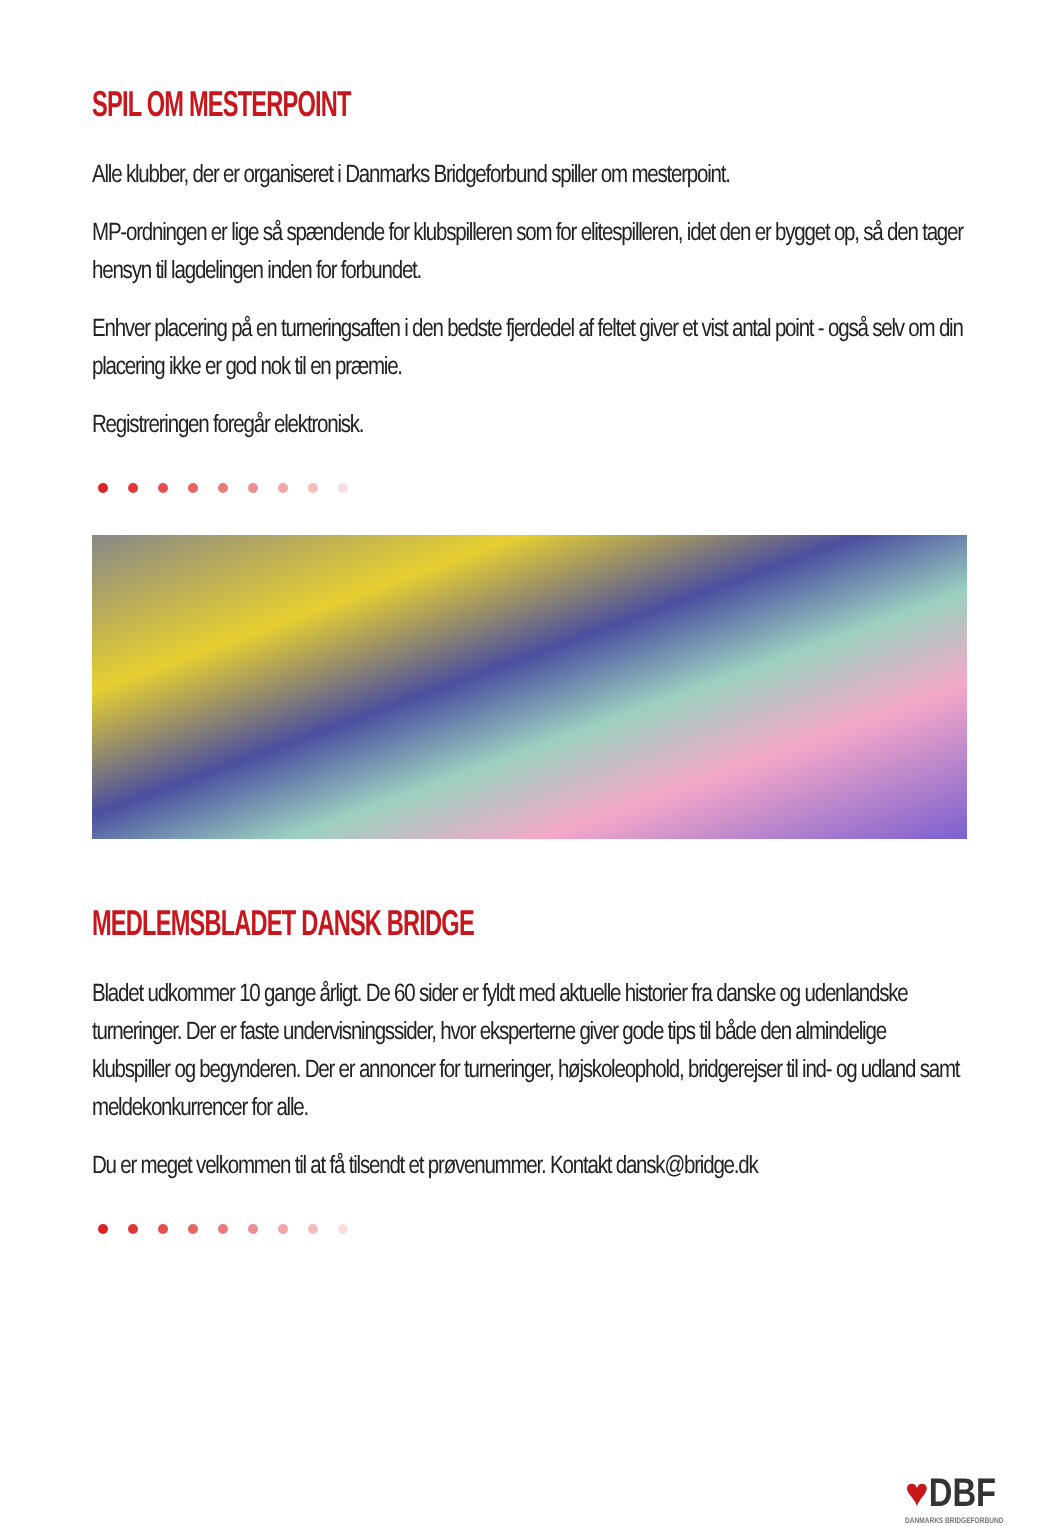SPIL OM MESTERPOINT
Alle klubber, der er organiseret i Danmarks Bridgeforbund spiller om mesterpoint.
MP-ordningen er lige så spændende for klubspilleren som for elitespilleren, idet den er bygget op, så den tager hensyn til lagdelingen inden for forbundet.
Enhver placering på en turneringsaften i den bedste fjerdedel af feltet giver et vist antal point - også selv om din placering ikke er god nok til en præmie.
Registreringen foregår elektronisk.
MEDLEMSBLADET DANSK BRIDGE
Bladet udkommer 10 gange årligt. De 60 sider er fyldt med aktuelle historier fra danske og udenlandske turneringer. Der er faste undervisningssider, hvor eksperterne giver gode tips til både den almindelige klubspiller og begynderen. Der er annoncer for turneringer, højskoleophold, bridgerejser til ind- og udland samt meldekonkurrencer for alle.
Du er meget velkommen til at få tilsendt et prøvenummer. Kontakt dansk@bridge.dk
♥DBF
DANMARKS BRIDGEFORBUND